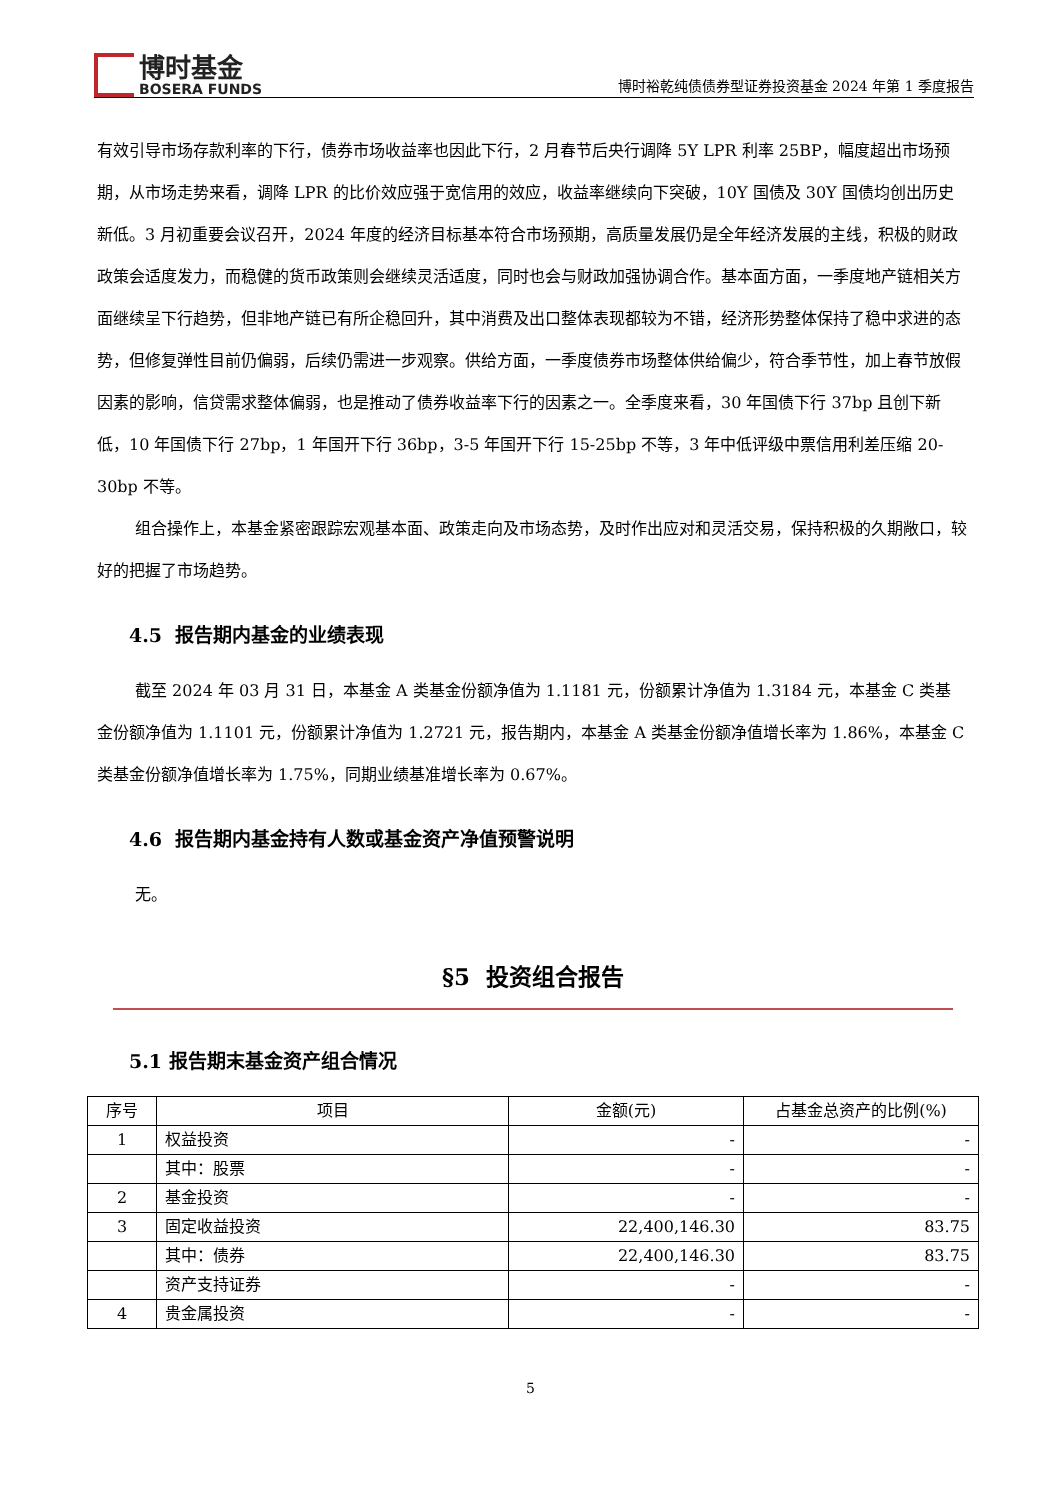博时基金
BOSERA FUNDS
博时裕乾纯债债券型证券投资基金 2024 年第 1 季度报告
有效引导市场存款利率的下行，债券市场收益率也因此下行，2 月春节后央行调降 5Y LPR 利率 25BP，幅度超出市场预期，从市场走势来看，调降 LPR 的比价效应强于宽信用的效应，收益率继续向下突破，10Y 国债及 30Y 国债均创出历史新低。3 月初重要会议召开，2024 年度的经济目标基本符合市场预期，高质量发展仍是全年经济发展的主线，积极的财政政策会适度发力，而稳健的货币政策则会继续灵活适度，同时也会与财政加强协调合作。基本面方面，一季度地产链相关方面继续呈下行趋势，但非地产链已有所企稳回升，其中消费及出口整体表现都较为不错，经济形势整体保持了稳中求进的态势，但修复弹性目前仍偏弱，后续仍需进一步观察。供给方面，一季度债券市场整体供给偏少，符合季节性，加上春节放假因素的影响，信贷需求整体偏弱，也是推动了债券收益率下行的因素之一。全季度来看，30 年国债下行 37bp 且创下新低，10 年国债下行 27bp，1 年国开下行 36bp，3-5 年国开下行 15-25bp 不等，3 年中低评级中票信用利差压缩 20-30bp 不等。
组合操作上，本基金紧密跟踪宏观基本面、政策走向及市场态势，及时作出应对和灵活交易，保持积极的久期敞口，较好的把握了市场趋势。
4.5 报告期内基金的业绩表现
截至 2024 年 03 月 31 日，本基金 A 类基金份额净值为 1.1181 元，份额累计净值为 1.3184 元，本基金 C 类基金份额净值为 1.1101 元，份额累计净值为 1.2721 元，报告期内，本基金 A 类基金份额净值增长率为 1.86%，本基金 C 类基金份额净值增长率为 1.75%，同期业绩基准增长率为 0.67%。
4.6 报告期内基金持有人数或基金资产净值预警说明
无。
§5 投资组合报告
5.1 报告期末基金资产组合情况
| 序号 | 项目 | 金额(元) | 占基金总资产的比例(%) |
| --- | --- | --- | --- |
| 1 | 权益投资 | - | - |
| | 其中：股票 | - | - |
| 2 | 基金投资 | - | - |
| 3 | 固定收益投资 | 22,400,146.30 | 83.75 |
| | 其中：债券 | 22,400,146.30 | 83.75 |
| | 资产支持证券 | - | - |
| 4 | 贵金属投资 | - | - |
5